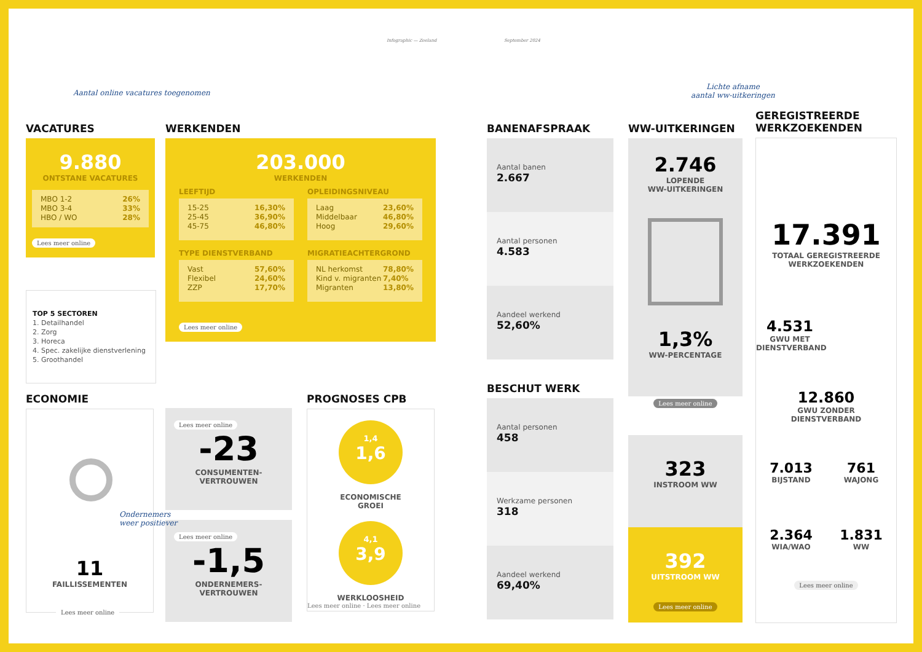Infographic — Zeeland September 2024
Aantal online vacatures toegenomen
Lichte afname
aantal ww-uitkeringen
VACATURES
9.880
ONTSTANE VACATURES
MBO 1-2
MBO 3-4
HBO / WO 26%
33%
28%
Lees meer online
TOP 5 SECTOREN
1. Detailhandel
2. Zorg
3. Horeca
4. Spec. zakelijke dienstverlening
5. Groothandel
WERKENDEN
203.000
WERKENDEN
LEEFTIJD
15-25
25-45
45-75 16,30%
36,90%
46,80%
OPLEIDINGSNIVEAU
Laag
Middelbaar
Hoog 23,60%
46,80%
29,60%
TYPE DIENSTVERBAND
Vast
Flexibel
ZZP 57,60%
24,60%
17,70%
MIGRATIEACHTERGROND
NL herkomst
Kind v. migranten
Migranten 78,80%
7,40%
13,80%
Lees meer online
ECONOMIE
11
FAILLISSEMENTEN
Lees meer online
Lees meer online
-23
CONSUMENTEN-
VERTROUWEN
Lees meer online
-1,5
ONDERNEMERS-
VERTROUWEN
Ondernemers
weer positiever
PROGNOSES CPB
1,4
1,6
ECONOMISCHE
GROEI
4,1
3,9
WERKLOOSHEID
Lees meer online · Lees meer online
BANENAFSPRAAK
Aantal banen
2.667
Aantal personen
4.583
Aandeel werkend
52,60%
BESCHUT WERK
Aantal personen
458
Werkzame personen
318
Aandeel werkend
69,40%
WW-UITKERINGEN
2.746
LOPENDE
WW-UITKERINGEN
1,3%
WW-PERCENTAGE
Lees meer online
323
INSTROOM WW
392
UITSTROOM WW
Lees meer online
GEREGISTREERDE
WERKZOEKENDEN
17.391
TOTAAL GEREGISTREERDE
WERKZOEKENDEN
4.531
GWU MET
DIENSTVERBAND
12.860
GWU ZONDER
DIENSTVERBAND
7.013
BIJSTAND
761
WAJONG
2.364
WIA/WAO
1.831
WW
Lees meer online